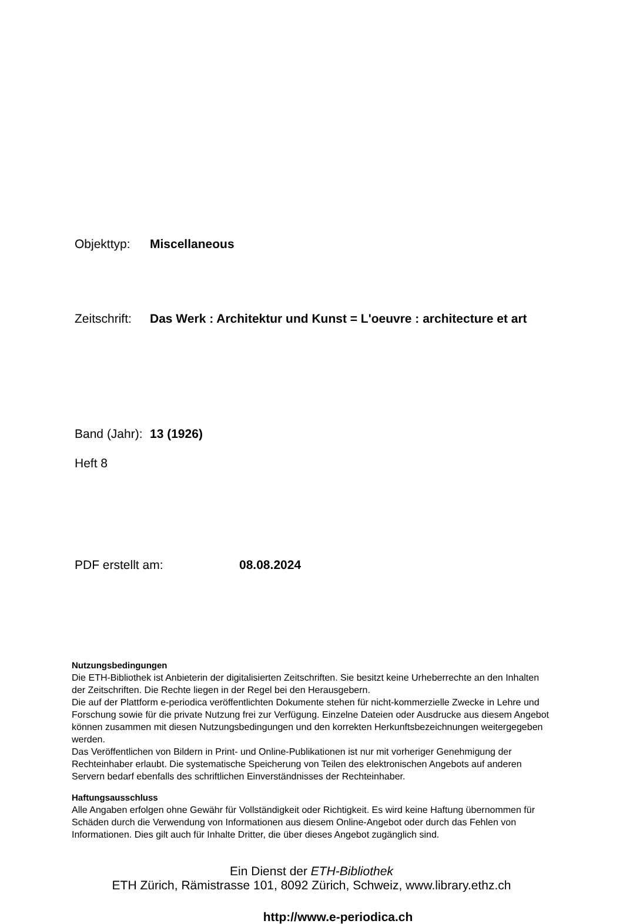Objekttyp: Miscellaneous
Zeitschrift: Das Werk : Architektur und Kunst = L'oeuvre : architecture et art
Band (Jahr): 13 (1926)
Heft 8
PDF erstellt am: 08.08.2024
Nutzungsbedingungen
Die ETH-Bibliothek ist Anbieterin der digitalisierten Zeitschriften. Sie besitzt keine Urheberrechte an den Inhalten der Zeitschriften. Die Rechte liegen in der Regel bei den Herausgebern.
Die auf der Plattform e-periodica veröffentlichten Dokumente stehen für nicht-kommerzielle Zwecke in Lehre und Forschung sowie für die private Nutzung frei zur Verfügung. Einzelne Dateien oder Ausdrucke aus diesem Angebot können zusammen mit diesen Nutzungsbedingungen und den korrekten Herkunftsbezeichnungen weitergegeben werden.
Das Veröffentlichen von Bildern in Print- und Online-Publikationen ist nur mit vorheriger Genehmigung der Rechteinhaber erlaubt. Die systematische Speicherung von Teilen des elektronischen Angebots auf anderen Servern bedarf ebenfalls des schriftlichen Einverständnisses der Rechteinhaber.
Haftungsausschluss
Alle Angaben erfolgen ohne Gewähr für Vollständigkeit oder Richtigkeit. Es wird keine Haftung übernommen für Schäden durch die Verwendung von Informationen aus diesem Online-Angebot oder durch das Fehlen von Informationen. Dies gilt auch für Inhalte Dritter, die über dieses Angebot zugänglich sind.
Ein Dienst der ETH-Bibliothek
ETH Zürich, Rämistrasse 101, 8092 Zürich, Schweiz, www.library.ethz.ch
http://www.e-periodica.ch